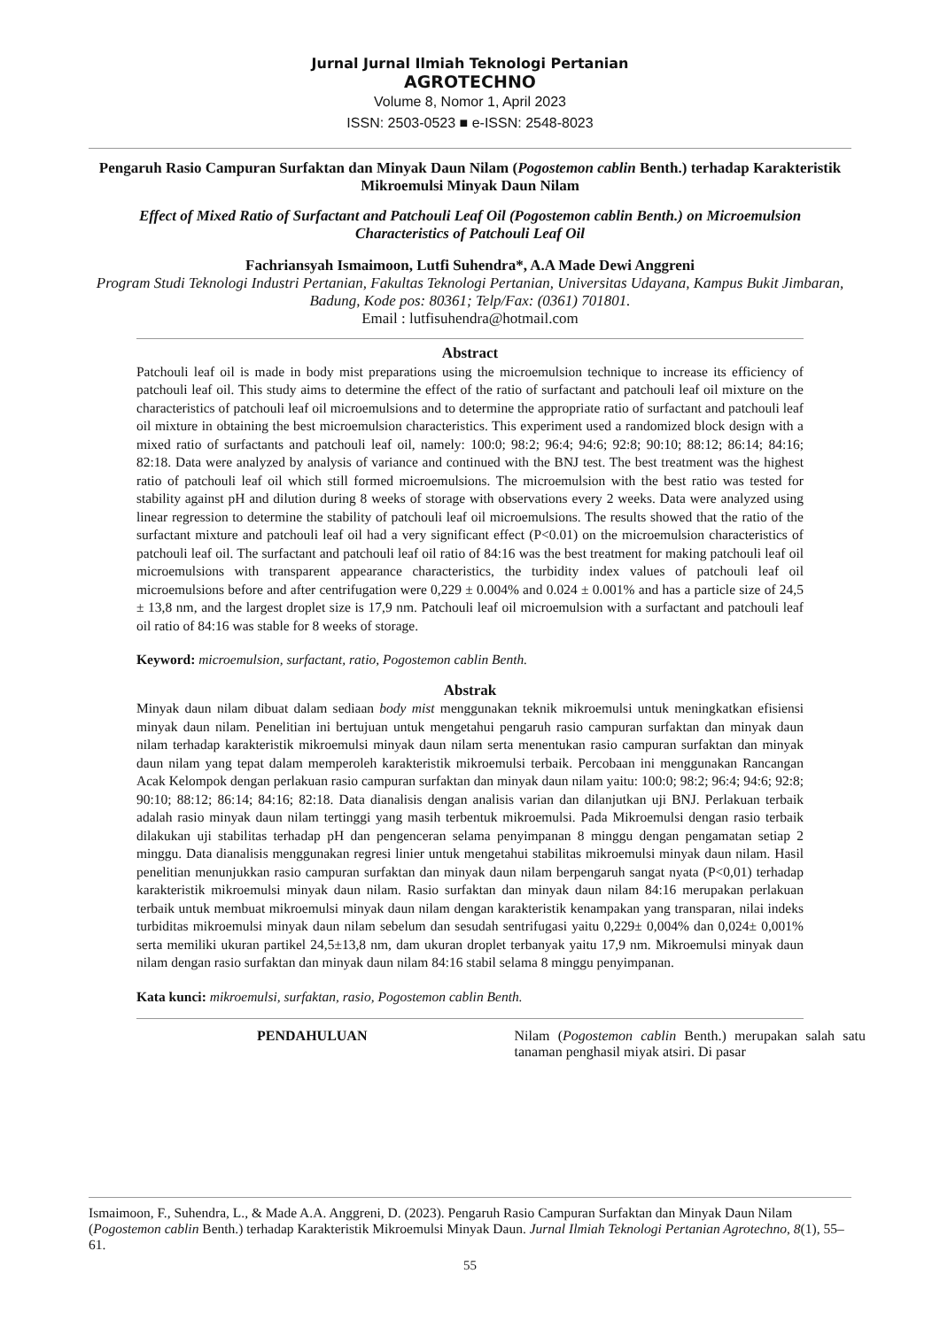Jurnal Jurnal Ilmiah Teknologi Pertanian
AGROTECHNO
Volume 8, Nomor 1, April 2023
ISSN: 2503-0523 ■ e-ISSN: 2548-8023
Pengaruh Rasio Campuran Surfaktan dan Minyak Daun Nilam (Pogostemon cablin Benth.) terhadap Karakteristik Mikroemulsi Minyak Daun Nilam
Effect of Mixed Ratio of Surfactant and Patchouli Leaf Oil (Pogostemon cablin Benth.) on Microemulsion Characteristics of Patchouli Leaf Oil
Fachriansyah Ismaimoon, Lutfi Suhendra*, A.A Made Dewi Anggreni
Program Studi Teknologi Industri Pertanian, Fakultas Teknologi Pertanian, Universitas Udayana, Kampus Bukit Jimbaran, Badung, Kode pos: 80361; Telp/Fax: (0361) 701801.
Email : lutfisuhendra@hotmail.com
Abstract
Patchouli leaf oil is made in body mist preparations using the microemulsion technique to increase its efficiency of patchouli leaf oil. This study aims to determine the effect of the ratio of surfactant and patchouli leaf oil mixture on the characteristics of patchouli leaf oil microemulsions and to determine the appropriate ratio of surfactant and patchouli leaf oil mixture in obtaining the best microemulsion characteristics. This experiment used a randomized block design with a mixed ratio of surfactants and patchouli leaf oil, namely: 100:0; 98:2; 96:4; 94:6; 92:8; 90:10; 88:12; 86:14; 84:16; 82:18. Data were analyzed by analysis of variance and continued with the BNJ test. The best treatment was the highest ratio of patchouli leaf oil which still formed microemulsions. The microemulsion with the best ratio was tested for stability against pH and dilution during 8 weeks of storage with observations every 2 weeks. Data were analyzed using linear regression to determine the stability of patchouli leaf oil microemulsions. The results showed that the ratio of the surfactant mixture and patchouli leaf oil had a very significant effect (P<0.01) on the microemulsion characteristics of patchouli leaf oil. The surfactant and patchouli leaf oil ratio of 84:16 was the best treatment for making patchouli leaf oil microemulsions with transparent appearance characteristics, the turbidity index values of patchouli leaf oil microemulsions before and after centrifugation were 0,229 ± 0.004% and 0.024 ± 0.001% and has a particle size of 24,5 ± 13,8 nm, and the largest droplet size is 17,9 nm. Patchouli leaf oil microemulsion with a surfactant and patchouli leaf oil ratio of 84:16 was stable for 8 weeks of storage.
Keyword: microemulsion, surfactant, ratio, Pogostemon cablin Benth.
Abstrak
Minyak daun nilam dibuat dalam sediaan body mist menggunakan teknik mikroemulsi untuk meningkatkan efisiensi minyak daun nilam. Penelitian ini bertujuan untuk mengetahui pengaruh rasio campuran surfaktan dan minyak daun nilam terhadap karakteristik mikroemulsi minyak daun nilam serta menentukan rasio campuran surfaktan dan minyak daun nilam yang tepat dalam memperoleh karakteristik mikroemulsi terbaik. Percobaan ini menggunakan Rancangan Acak Kelompok dengan perlakuan rasio campuran surfaktan dan minyak daun nilam yaitu: 100:0; 98:2; 96:4; 94:6; 92:8; 90:10; 88:12; 86:14; 84:16; 82:18. Data dianalisis dengan analisis varian dan dilanjutkan uji BNJ. Perlakuan terbaik adalah rasio minyak daun nilam tertinggi yang masih terbentuk mikroemulsi. Pada Mikroemulsi dengan rasio terbaik dilakukan uji stabilitas terhadap pH dan pengenceran selama penyimpanan 8 minggu dengan pengamatan setiap 2 minggu. Data dianalisis menggunakan regresi linier untuk mengetahui stabilitas mikroemulsi minyak daun nilam. Hasil penelitian menunjukkan rasio campuran surfaktan dan minyak daun nilam berpengaruh sangat nyata (P<0,01) terhadap karakteristik mikroemulsi minyak daun nilam. Rasio surfaktan dan minyak daun nilam 84:16 merupakan perlakuan terbaik untuk membuat mikroemulsi minyak daun nilam dengan karakteristik kenampakan yang transparan, nilai indeks turbiditas mikroemulsi minyak daun nilam sebelum dan sesudah sentrifugasi yaitu 0,229± 0,004% dan 0,024± 0,001% serta memiliki ukuran partikel 24,5±13,8 nm, dam ukuran droplet terbanyak yaitu 17,9 nm. Mikroemulsi minyak daun nilam dengan rasio surfaktan dan minyak daun nilam 84:16 stabil selama 8 minggu penyimpanan.
Kata kunci: mikroemulsi, surfaktan, rasio, Pogostemon cablin Benth.
PENDAHULUAN Nilam (Pogostemon cablin Benth.) merupakan salah satu tanaman penghasil miyak atsiri. Di pasar
Ismaimoon, F., Suhendra, L., & Made A.A. Anggreni, D. (2023). Pengaruh Rasio Campuran Surfaktan dan Minyak Daun Nilam (Pogostemon cablin Benth.) terhadap Karakteristik Mikroemulsi Minyak Daun. Jurnal Ilmiah Teknologi Pertanian Agrotechno, 8(1), 55–61.
55